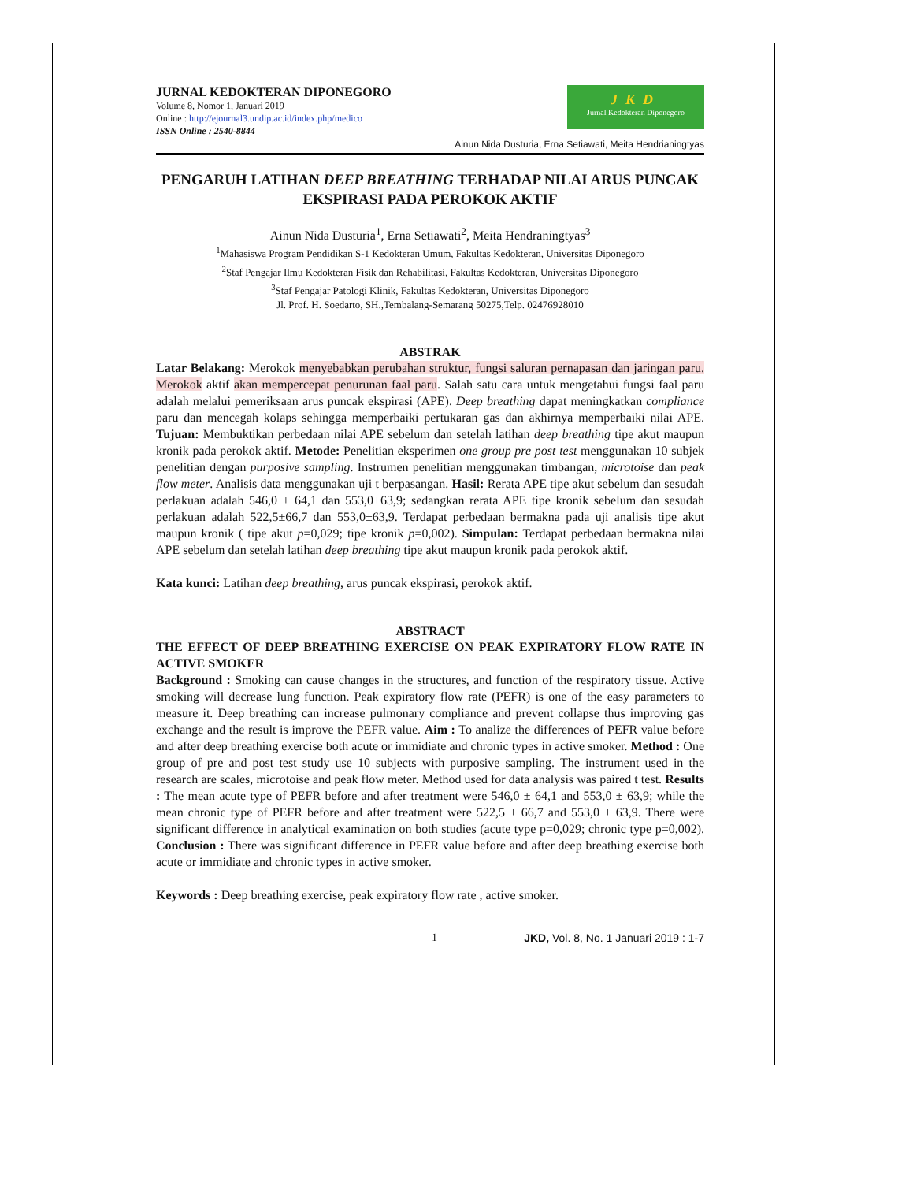JURNAL KEDOKTERAN DIPONEGORO
Volume 8, Nomor 1, Januari 2019
Online : http://ejournal3.undip.ac.id/index.php/medico
ISSN Online : 2540-8844
JKD
Jurnal Kedokteran Diponegoro
Ainun Nida Dusturia, Erna Setiawati, Meita Hendrianingtyas
PENGARUH LATIHAN DEEP BREATHING TERHADAP NILAI ARUS PUNCAK EKSPIRASI PADA PEROKOK AKTIF
Ainun Nida Dusturia<sup>1</sup>, Erna Setiawati<sup>2</sup>, Meita Hendraningtyas<sup>3</sup>
<sup>1</sup> Mahasiswa Program Pendidikan S-1 Kedokteran Umum, Fakultas Kedokteran, Universitas Diponegoro
<sup>2</sup> Staf Pengajar Ilmu Kedokteran Fisik dan Rehabilitasi, Fakultas Kedokteran, Universitas Diponegoro
<sup>3</sup> Staf Pengajar Patologi Klinik, Fakultas Kedokteran, Universitas Diponegoro
Jl. Prof. H. Soedarto, SH.,Tembalang-Semarang 50275,Telp. 02476928010
ABSTRAK
Latar Belakang: Merokok menyebabkan perubahan struktur, fungsi saluran pernapasan dan jaringan paru. Merokok aktif akan mempercepat penurunan faal paru. Salah satu cara untuk mengetahui fungsi faal paru adalah melalui pemeriksaan arus puncak ekspirasi (APE). Deep breathing dapat meningkatkan compliance paru dan mencegah kolaps sehingga memperbaiki pertukaran gas dan akhirnya memperbaiki nilai APE. Tujuan: Membuktikan perbedaan nilai APE sebelum dan setelah latihan deep breathing tipe akut maupun kronik pada perokok aktif. Metode: Penelitian eksperimen one group pre post test menggunakan 10 subjek penelitian dengan purposive sampling. Instrumen penelitian menggunakan timbangan, microtoise dan peak flow meter. Analisis data menggunakan uji t berpasangan. Hasil: Rerata APE tipe akut sebelum dan sesudah perlakuan adalah 546,0 ± 64,1 dan 553,0±63,9; sedangkan rerata APE tipe kronik sebelum dan sesudah perlakuan adalah 522,5±66,7 dan 553,0±63,9. Terdapat perbedaan bermakna pada uji analisis tipe akut maupun kronik ( tipe akut p=0,029; tipe kronik p=0,002). Simpulan: Terdapat perbedaan bermakna nilai APE sebelum dan setelah latihan deep breathing tipe akut maupun kronik pada perokok aktif.
Kata kunci: Latihan deep breathing, arus puncak ekspirasi, perokok aktif.
ABSTRACT
THE EFFECT OF DEEP BREATHING EXERCISE ON PEAK EXPIRATORY FLOW RATE IN ACTIVE SMOKER
Background : Smoking can cause changes in the structures, and function of the respiratory tissue. Active smoking will decrease lung function. Peak expiratory flow rate (PEFR) is one of the easy parameters to measure it. Deep breathing can increase pulmonary compliance and prevent collapse thus improving gas exchange and the result is improve the PEFR value. Aim : To analize the differences of PEFR value before and after deep breathing exercise both acute or immidiate and chronic types in active smoker. Method : One group of pre and post test study use 10 subjects with purposive sampling. The instrument used in the research are scales, microtoise and peak flow meter. Method used for data analysis was paired t test. Results : The mean acute type of PEFR before and after treatment were 546,0 ± 64,1 and 553,0 ± 63,9; while the mean chronic type of PEFR before and after treatment were 522,5 ± 66,7 and 553,0 ± 63,9. There were significant difference in analytical examination on both studies (acute type p=0,029; chronic type p=0,002). Conclusion : There was significant difference in PEFR value before and after deep breathing exercise both acute or immidiate and chronic types in active smoker.
Keywords : Deep breathing exercise, peak expiratory flow rate , active smoker.
1 JKD, Vol. 8, No. 1 Januari 2019 : 1-7